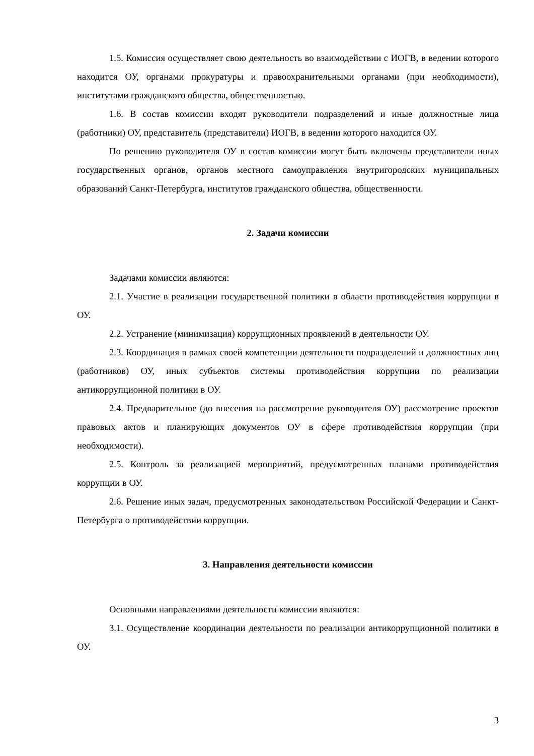1.5. Комиссия осуществляет свою деятельность во взаимодействии с ИОГВ, в ведении которого находится ОУ, органами прокуратуры и правоохранительными органами (при необходимости), институтами гражданского общества, общественностью.
1.6. В состав комиссии входят руководители подразделений и иные должностные лица (работники) ОУ, представитель (представители) ИОГВ, в ведении которого находится ОУ.
По решению руководителя ОУ в состав комиссии могут быть включены представители иных государственных органов, органов местного самоуправления внутригородских муниципальных образований Санкт-Петербурга, институтов гражданского общества, общественности.
2. Задачи комиссии
Задачами комиссии являются:
2.1. Участие в реализации государственной политики в области противодействия коррупции в ОУ.
2.2. Устранение (минимизация) коррупционных проявлений в деятельности ОУ.
2.3. Координация в рамках своей компетенции деятельности подразделений и должностных лиц (работников) ОУ, иных субъектов системы противодействия коррупции по реализации антикоррупционной политики в ОУ.
2.4. Предварительное (до внесения на рассмотрение руководителя ОУ) рассмотрение проектов правовых актов и планирующих документов ОУ в сфере противодействия коррупции (при необходимости).
2.5. Контроль за реализацией мероприятий, предусмотренных планами противодействия коррупции в ОУ.
2.6. Решение иных задач, предусмотренных законодательством Российской Федерации и Санкт-Петербурга о противодействии коррупции.
3. Направления деятельности комиссии
Основными направлениями деятельности комиссии являются:
3.1. Осуществление координации деятельности по реализации антикоррупционной политики в ОУ.
3